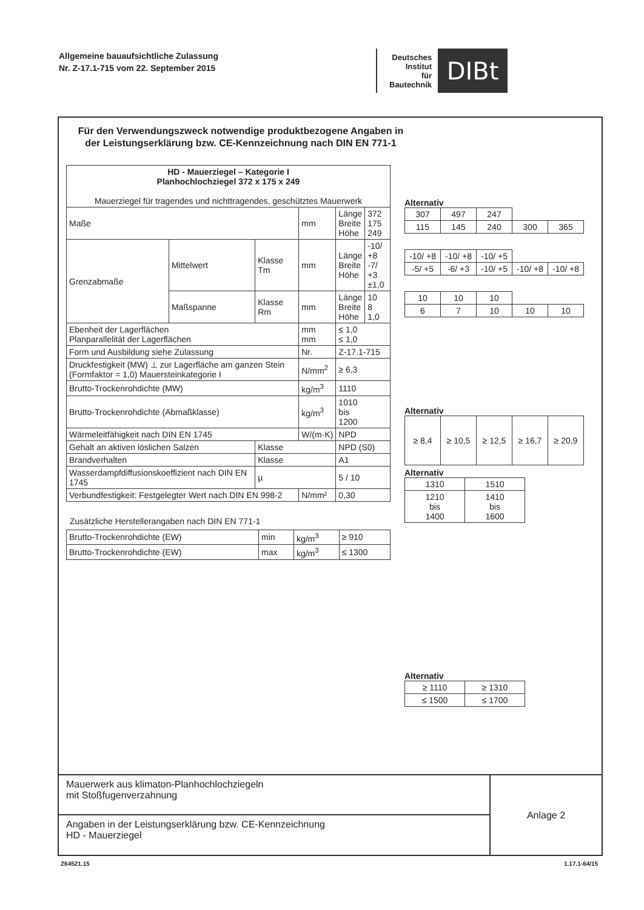Allgemeine bauaufsichtliche Zulassung
Nr. Z-17.1-715 vom 22. September 2015
Deutsches
Institut
für
Bautechnik
DIBt
Für den Verwendungszweck notwendige produktbezogene Angaben in der Leistungserklärung bzw. CE-Kennzeichnung nach DIN EN 771-1
| HD - Mauerziegel – Kategorie I Planhochlochziegel 372 x 175 x 249 Mauerziegel für tragendes und nichttragendes, geschütztes Mauerwerk | | | | | |
| Maße | | | mm | Länge Breite Höhe | 372 175 249 |
| Grenzabmaße | Mittelwert | Klasse Tm | mm | Länge Breite Höhe | -10/ +8 -7/ +3 ±1,0 |
| | Maßspanne | Klasse Rm | mm | Länge Breite Höhe | 10 8 1,0 |
| Ebenheit der Lagerflächen Planparallelität der Lagerflächen | | | mm mm | ≤ 1,0 ≤ 1,0 | |
| Form und Ausbildung siehe Zulassung | | | Nr. | Z-17.1-715 | |
| Druckfestigkeit (MW) ⊥ zur Lagerfläche am ganzen Stein (Formfaktor = 1,0) Mauersteinkategorie I | | | N/mm<sup>2</sup> | ≥ 6,3 | |
| Brutto-Trockenrohdichte (MW) | | | kg/m<sup>3</sup> | 1110 | |
| Brutto-Trockenrohdichte (Abmaßklasse) | | | kg/m<sup>3</sup> | 1010 bis 1200 | |
| Wärmeleitfähigkeit nach DIN EN 1745 | | | W/(m·K) | NPD | |
| Gehalt an aktiven löslichen Salzen | | Klasse | | NPD (S0) | |
| Brandverhalten | | Klasse | | A1 | |
| Wasserdampfdiffusionskoeffizient nach DIN EN 1745 | | µ | | 5 / 10 | |
| Verbundfestigkeit: Festgelegter Wert nach DIN EN 998-2 | | | N/mm² | 0,30 | |
Zusätzliche Herstellerangaben nach DIN EN 771-1
| Brutto-Trockenrohdichte (EW) | min | kg/m<sup>3</sup> | ≥ 910 |
| Brutto-Trockenrohdichte (EW) | max | kg/m<sup>3</sup> | ≤ 1300 |
Alternativ
| 307 | 497 | 247 | | |
| 115 | 145 | 240 | 300 | 365 |
| -10/ +8 | -10/ +8 | -10/ +5 | | |
| -5/ +5 | -6/ +3 | -10/ +5 | -10/ +8 | -10/ +8 |
| 10 | 10 | 10 | | |
| 6 | 7 | 10 | 10 | 10 |
Alternativ
| ≥ 8,4 | ≥ 10,5 | ≥ 12,5 | ≥ 16,7 | ≥ 20,9 |
Alternativ
| 1310 | 1510 |
| 1210 bis 1400 | 1410 bis 1600 |
Alternativ
| ≥ 1110 | ≥ 1310 |
| ≤ 1500 | ≤ 1700 |
Mauerwerk aus klimaton-Planhochlochziegeln
mit Stoßfugenverzahnung
Angaben in der Leistungserklärung bzw. CE-Kennzeichnung
HD - Mauerziegel
Anlage 2
Z64521.15 1.17.1-64/15